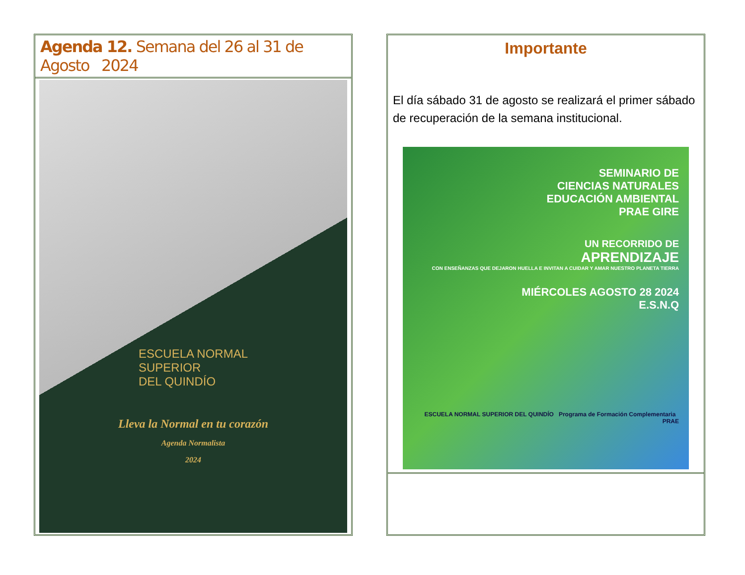Agenda 12. Semana del 26 al 31 de Agosto 2024
ESCUELA NORMAL
SUPERIOR
DEL QUINDÍO
Lleva la Normal en tu corazón
Agenda Normalista
2024
Importante
El día sábado 31 de agosto se realizará el primer sábado de recuperación de la semana institucional.
SEMINARIO DE
CIENCIAS NATURALES
EDUCACIÓN AMBIENTAL
PRAE GIRE
UN RECORRIDO DE
APRENDIZAJE
CON ENSEÑANZAS QUE DEJARON HUELLA E INVITAN A CUIDAR Y AMAR NUESTRO PLANETA TIERRA
MIÉRCOLES AGOSTO 28 2024
E.S.N.Q
ESCUELA NORMAL SUPERIOR DEL QUINDÍO Programa de Formación Complementaria PRAE